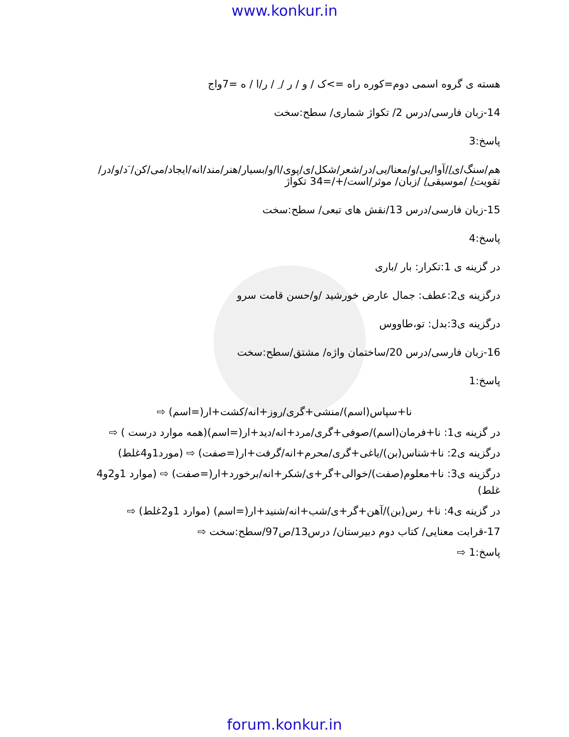www.konkur.in
هسته ی گروه اسمی دوم=کوره راه =>ک / و / ر / ِ / ر/ا / ه =7واج
14-زبان فارسی/درس 2/ تکواژ شماری/ سطح:سخت
پاسخ:3
هم/سنگ/ی/ِ/آوا/یی/و/معنا/یی/در/شعر/شکل/ی/پوی/ا/و/بسیار/هنر/مند/انه/ایجاد/می/کن/ َد/و/در/ تقویت/ِ /موسیقی/ِ /زبان/ موثر/است/+/=34 تکواژ
15-زبان فارسی/درس 13/نقش های تبعی/ سطح:سخت
پاسخ:4
در گزینه ی 1:تکرار: بار /باری
درگزینه ی2:عطف: جمال عارض خورشید /و/حسن قامت سرو
درگزینه ی3:بدل: تو،طاووس
16-زبان فارسی/درس 20/ساختمان واژه/ مشتق/سطح:سخت
پاسخ:1
نا+سپاس(اسم)/منشی+گری/روز+انه/کشت+ار(=اسم) ⇨
در گزینه ی1: نا+فرمان(اسم)/صوفی+گری/مرد+انه/دید+ار(=اسم)(همه موارد درست ) ⇨
درگزینه ی2: نا+شناس(بن)/یاغی+گری/محرم+انه/گرفت+ار(=صفت) ⇨ (مورد1و4غلط)
درگزینه ی3: نا+معلوم(صفت)/خوالی+گر+ی/شکر+انه/برخورد+ار(=صفت) ⇨ (موارد 1و2و4 غلط)
در گزینه ی4: نا+ رس(بن)/آهن+گر+ی/شب+انه/شنید+ار(=اسم) (موارد 1و2غلط) ⇨
17-قرابت معنایی/ کتاب دوم دبیرستان/ درس13/ص97/سطح:سخت ⇨
پاسخ:1 ⇨
forum.konkur.in